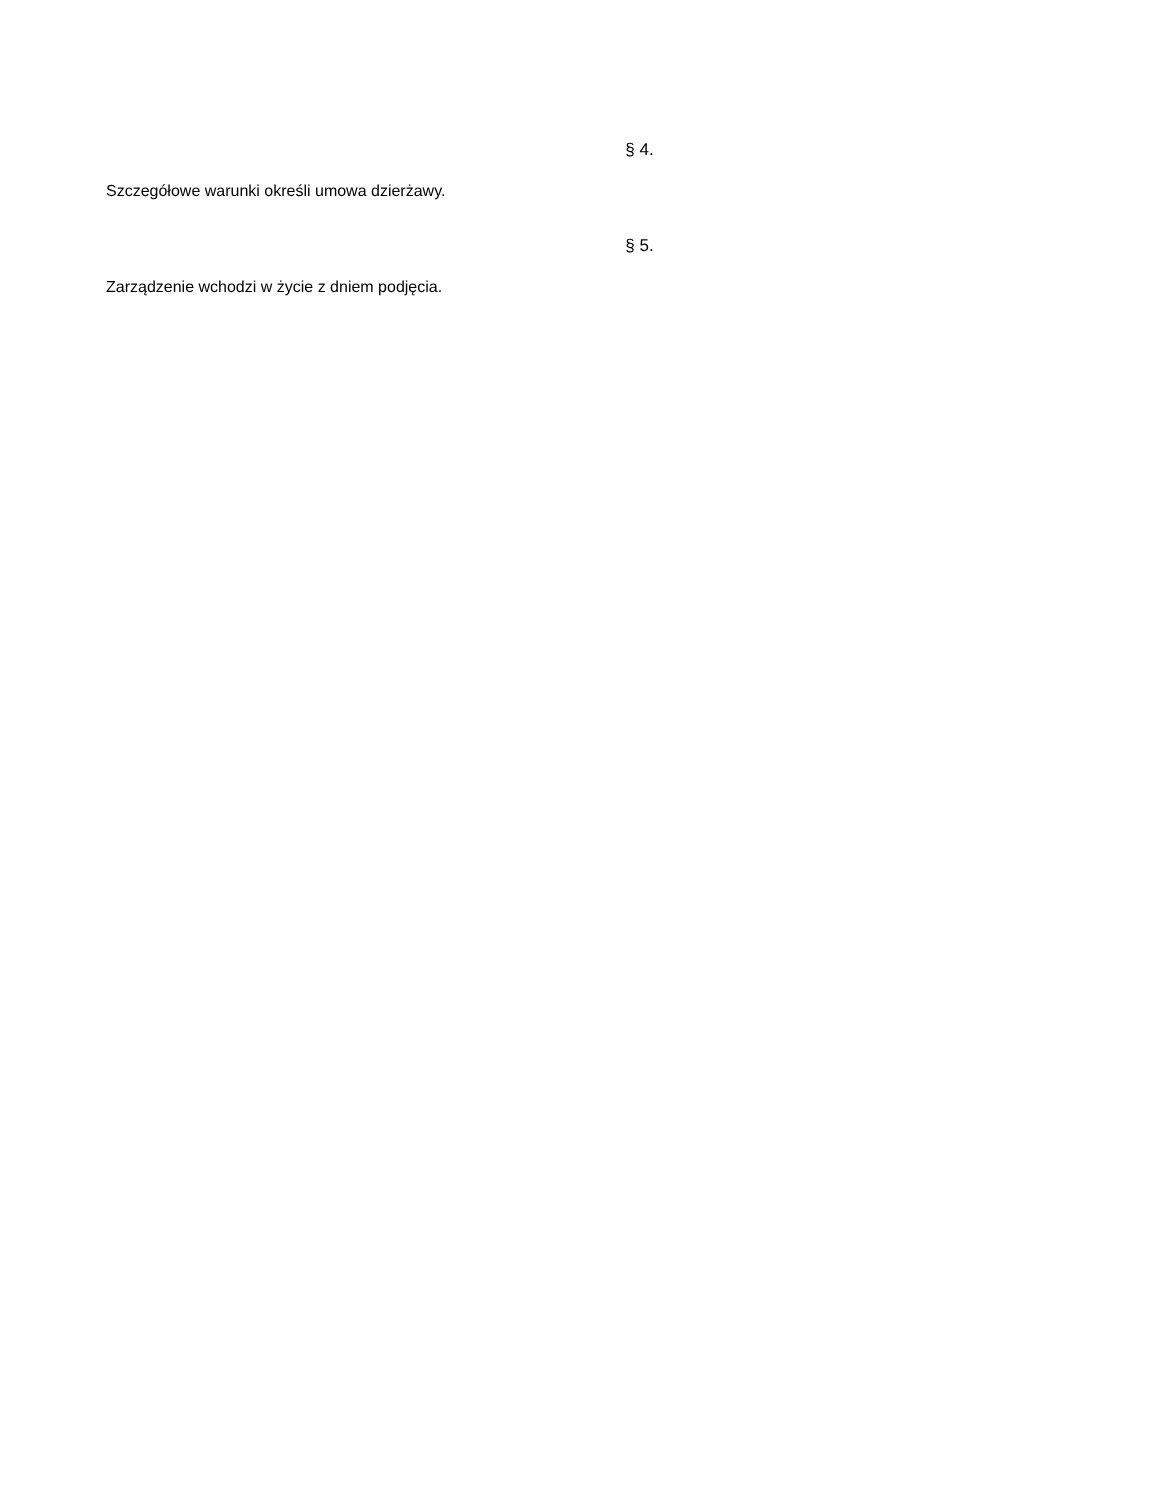§ 4.
Szczegółowe warunki określi umowa dzierżawy.
§ 5.
Zarządzenie wchodzi w życie z dniem podjęcia.